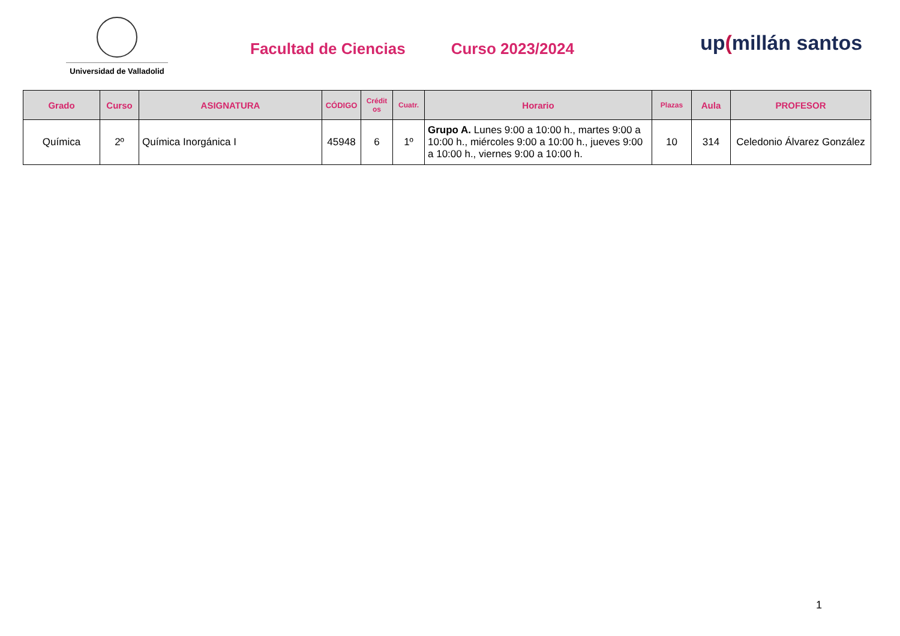Universidad de Valladolid
Facultad de Ciencias Curso 2023/2024
up(millán santos
| Grado | Curso | ASIGNATURA | CÓDIGO | Crédit os | Cuatr. | Horario | Plazas | Aula | PROFESOR |
| --- | --- | --- | --- | --- | --- | --- | --- | --- | --- |
| Química | 2º | Química Inorgánica I | 45948 | 6 | 1º | Grupo A. Lunes 9:00 a 10:00 h., martes 9:00 a 10:00 h., miércoles 9:00 a 10:00 h., jueves 9:00 a 10:00 h., viernes 9:00 a 10:00 h. | 10 | 314 | Celedonio Álvarez González |
1